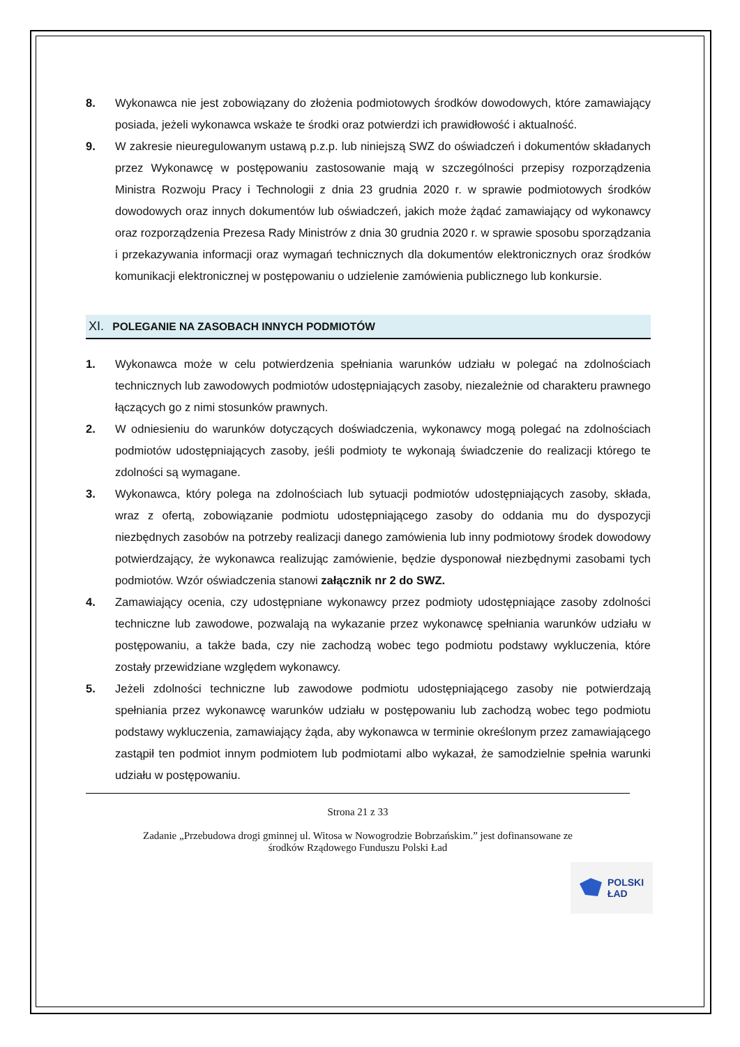8. Wykonawca nie jest zobowiązany do złożenia podmiotowych środków dowodowych, które zamawiający posiada, jeżeli wykonawca wskaże te środki oraz potwierdzi ich prawidłowość i aktualność.
9. W zakresie nieuregulowanym ustawą p.z.p. lub niniejszą SWZ do oświadczeń i dokumentów składanych przez Wykonawcę w postępowaniu zastosowanie mają w szczególności przepisy rozporządzenia Ministra Rozwoju Pracy i Technologii z dnia 23 grudnia 2020 r. w sprawie podmiotowych środków dowodowych oraz innych dokumentów lub oświadczeń, jakich może żądać zamawiający od wykonawcy oraz rozporządzenia Prezesa Rady Ministrów z dnia 30 grudnia 2020 r. w sprawie sposobu sporządzania i przekazywania informacji oraz wymagań technicznych dla dokumentów elektronicznych oraz środków komunikacji elektronicznej w postępowaniu o udzielenie zamówienia publicznego lub konkursie.
XI. POLEGANIE NA ZASOBACH INNYCH PODMIOTÓW
1. Wykonawca może w celu potwierdzenia spełniania warunków udziału w polegać na zdolnościach technicznych lub zawodowych podmiotów udostępniających zasoby, niezależnie od charakteru prawnego łączących go z nimi stosunków prawnych.
2. W odniesieniu do warunków dotyczących doświadczenia, wykonawcy mogą polegać na zdolnościach podmiotów udostępniających zasoby, jeśli podmioty te wykonają świadczenie do realizacji którego te zdolności są wymagane.
3. Wykonawca, który polega na zdolnościach lub sytuacji podmiotów udostępniających zasoby, składa, wraz z ofertą, zobowiązanie podmiotu udostępniającego zasoby do oddania mu do dyspozycji niezbędnych zasobów na potrzeby realizacji danego zamówienia lub inny podmiotowy środek dowodowy potwierdzający, że wykonawca realizując zamówienie, będzie dysponował niezbędnymi zasobami tych podmiotów. Wzór oświadczenia stanowi załącznik nr 2 do SWZ.
4. Zamawiający ocenia, czy udostępniane wykonawcy przez podmioty udostępniające zasoby zdolności techniczne lub zawodowe, pozwalają na wykazanie przez wykonawcę spełniania warunków udziału w postępowaniu, a także bada, czy nie zachodzą wobec tego podmiotu podstawy wykluczenia, które zostały przewidziane względem wykonawcy.
5. Jeżeli zdolności techniczne lub zawodowe podmiotu udostępniającego zasoby nie potwierdzają spełniania przez wykonawcę warunków udziału w postępowaniu lub zachodzą wobec tego podmiotu podstawy wykluczenia, zamawiający żąda, aby wykonawca w terminie określonym przez zamawiającego zastąpił ten podmiot innym podmiotem lub podmiotami albo wykazał, że samodzielnie spełnia warunki udziału w postępowaniu.
Strona 21 z 33
Zadanie „Przebudowa drogi gminnej ul. Witosa w Nowogrodzie Bobrzańskim.” jest dofinansowane ze
środków Rządowego Funduszu Polski Ład
POLSKI
ŁAD